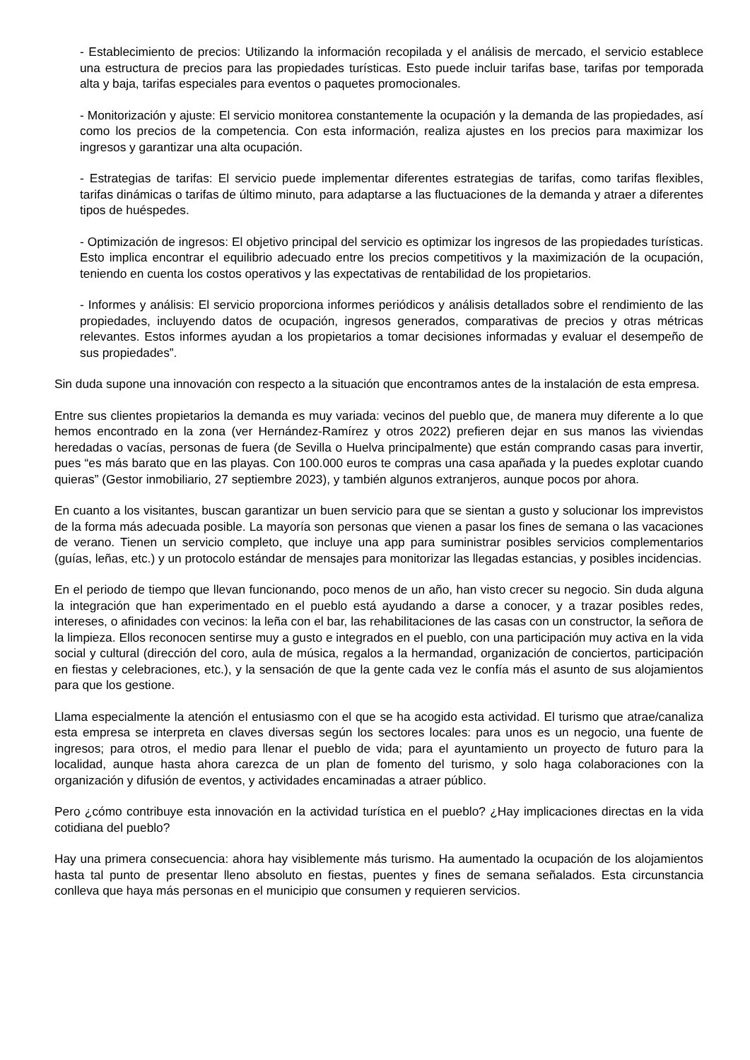- Establecimiento de precios: Utilizando la información recopilada y el análisis de mercado, el servicio establece una estructura de precios para las propiedades turísticas. Esto puede incluir tarifas base, tarifas por temporada alta y baja, tarifas especiales para eventos o paquetes promocionales.
- Monitorización y ajuste: El servicio monitorea constantemente la ocupación y la demanda de las propiedades, así como los precios de la competencia. Con esta información, realiza ajustes en los precios para maximizar los ingresos y garantizar una alta ocupación.
- Estrategias de tarifas: El servicio puede implementar diferentes estrategias de tarifas, como tarifas flexibles, tarifas dinámicas o tarifas de último minuto, para adaptarse a las fluctuaciones de la demanda y atraer a diferentes tipos de huéspedes.
- Optimización de ingresos: El objetivo principal del servicio es optimizar los ingresos de las propiedades turísticas. Esto implica encontrar el equilibrio adecuado entre los precios competitivos y la maximización de la ocupación, teniendo en cuenta los costos operativos y las expectativas de rentabilidad de los propietarios.
- Informes y análisis: El servicio proporciona informes periódicos y análisis detallados sobre el rendimiento de las propiedades, incluyendo datos de ocupación, ingresos generados, comparativas de precios y otras métricas relevantes. Estos informes ayudan a los propietarios a tomar decisiones informadas y evaluar el desempeño de sus propiedades”.
Sin duda supone una innovación con respecto a la situación que encontramos antes de la instalación de esta empresa.
Entre sus clientes propietarios la demanda es muy variada: vecinos del pueblo que, de manera muy diferente a lo que hemos encontrado en la zona (ver Hernández-Ramírez y otros 2022) prefieren dejar en sus manos las viviendas heredadas o vacías, personas de fuera (de Sevilla o Huelva principalmente) que están comprando casas para invertir, pues “es más barato que en las playas. Con 100.000 euros te compras una casa apañada y la puedes explotar cuando quieras” (Gestor inmobiliario, 27 septiembre 2023), y también algunos extranjeros, aunque pocos por ahora.
En cuanto a los visitantes, buscan garantizar un buen servicio para que se sientan a gusto y solucionar los imprevistos de la forma más adecuada posible. La mayoría son personas que vienen a pasar los fines de semana o las vacaciones de verano. Tienen un servicio completo, que incluye una app para suministrar posibles servicios complementarios (guías, leñas, etc.) y un protocolo estándar de mensajes para monitorizar las llegadas estancias, y posibles incidencias.
En el periodo de tiempo que llevan funcionando, poco menos de un año, han visto crecer su negocio. Sin duda alguna la integración que han experimentado en el pueblo está ayudando a darse a conocer, y a trazar posibles redes, intereses, o afinidades con vecinos: la leña con el bar, las rehabilitaciones de las casas con un constructor, la señora de la limpieza. Ellos reconocen sentirse muy a gusto e integrados en el pueblo, con una participación muy activa en la vida social y cultural (dirección del coro, aula de música, regalos a la hermandad, organización de conciertos, participación en fiestas y celebraciones, etc.), y la sensación de que la gente cada vez le confía más el asunto de sus alojamientos para que los gestione.
Llama especialmente la atención el entusiasmo con el que se ha acogido esta actividad. El turismo que atrae/canaliza esta empresa se interpreta en claves diversas según los sectores locales: para unos es un negocio, una fuente de ingresos; para otros, el medio para llenar el pueblo de vida; para el ayuntamiento un proyecto de futuro para la localidad, aunque hasta ahora carezca de un plan de fomento del turismo, y solo haga colaboraciones con la organización y difusión de eventos, y actividades encaminadas a atraer público.
Pero ¿cómo contribuye esta innovación en la actividad turística en el pueblo? ¿Hay implicaciones directas en la vida cotidiana del pueblo?
Hay una primera consecuencia: ahora hay visiblemente más turismo. Ha aumentado la ocupación de los alojamientos hasta tal punto de presentar lleno absoluto en fiestas, puentes y fines de semana señalados. Esta circunstancia conlleva que haya más personas en el municipio que consumen y requieren servicios.